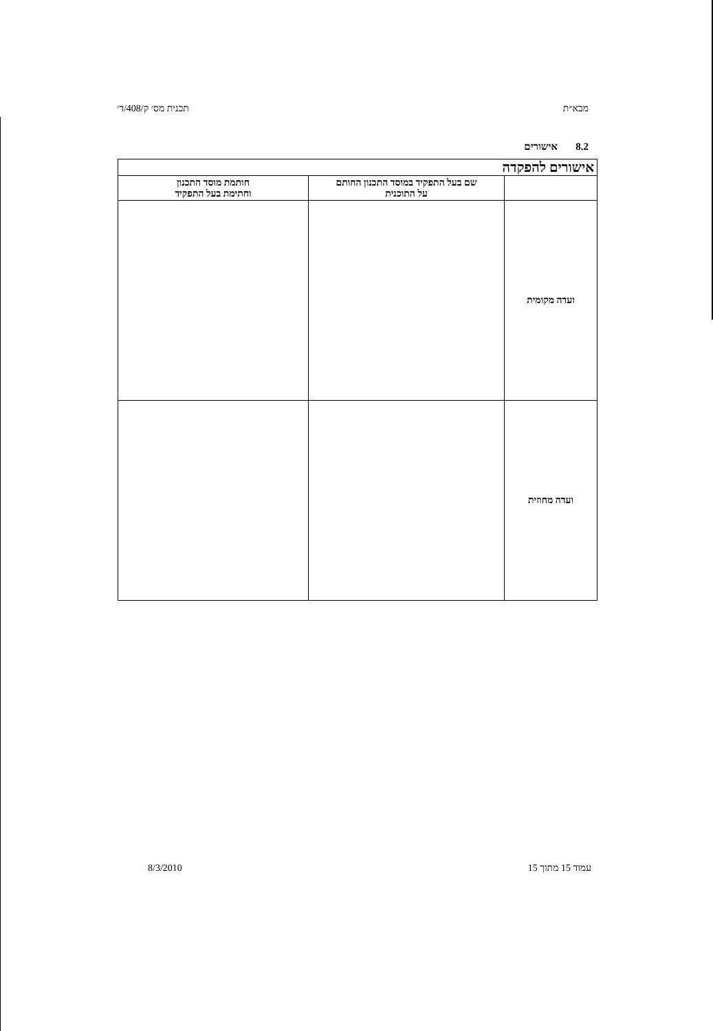מבא״ת תכנית מס׳ ק/408/ד׳
8.2 אישורים
| אישורים להפקדה | | |
| | שם בעל התפקיד במוסד התכנון החותם על התוכנית | חותמת מוסד התכנון וחתימת בעל התפקיד |
| ועדה מקומית | | |
| ועדה מחוזית | | |
עמוד 15 מתוך 15 8/3/2010